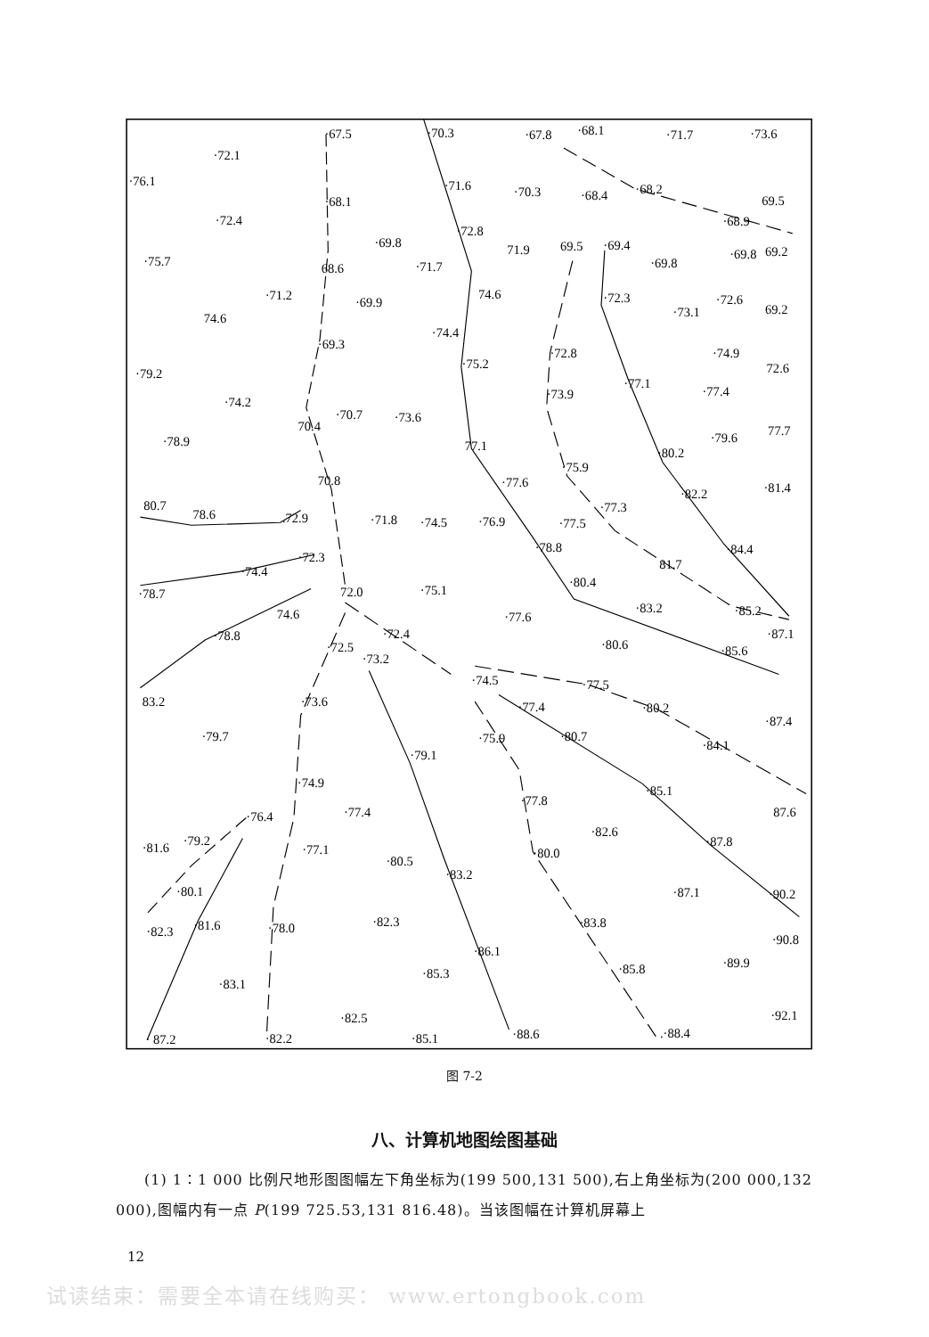·67.5
·70.3
·67.8
·68.1
·71.7
·73.6
·72.1
·76.1
·68.1
·71.6
·70.3
·68.4
·68.2
69.5
·72.4
·68.9
·72.8
·69.8
71.9
69.5
·69.4
·69.8
69.2
·75.7
68.6
·71.7
·69.8
·71.2
·69.9
74.6
·72.3
·72.6
·73.1
69.2
74.6
·74.4
·69.3
·74.9
·72.8
·75.2
72.6
·79.2
·77.1
·77.4
·73.9
·74.2
·70.7
·73.6
70.4
77.7
·79.6
·78.9
77.1
·80.2
·75.9
70.8
·77.6
·82.2
·81.4
80.7
78.6
·77.3
.72.9
·71.8
·74.5
·76.9
·77.5
·78.8
·84.4
·72.3
81.7
·74.4
·80.4
·75.1
72.0
·78.7
·83.2
·85.2
74.6
·77.6
·78.8
·72.4
·87.1
·80.6
·72.5
·85.6
·73.2
·74.5
·77.5
83.2
·73.6
·77.4
·80.2
·87.4
·79.7
·80.7
·75.9
·84.1
·79.1
·74.9
·85.1
·77.8
87.6
·77.4
·76.4
·82.6
·79.2
·87.8
·81.6
·77.1
·80.0
·80.5
·83.2
·80.1
·87.1
·90.2
·82.3
·83.8
·81.6
·78.0
·82.3
·90.8
·86.1
·89.9
·85.8
·85.3
·83.1
·92.1
·82.5
·88.6
.·88.4
· 87.2
·82.2
·85.1
图 7-2
八、计算机地图绘图基础
(1) 1∶1 000 比例尺地形图图幅左下角坐标为(199 500,131 500),右上角坐标为(200 000,132 000),图幅内有一点 P(199 725.53,131 816.48)。当该图幅在计算机屏幕上
12
试读结束：需要全本请在线购买： www.ertongbook.com